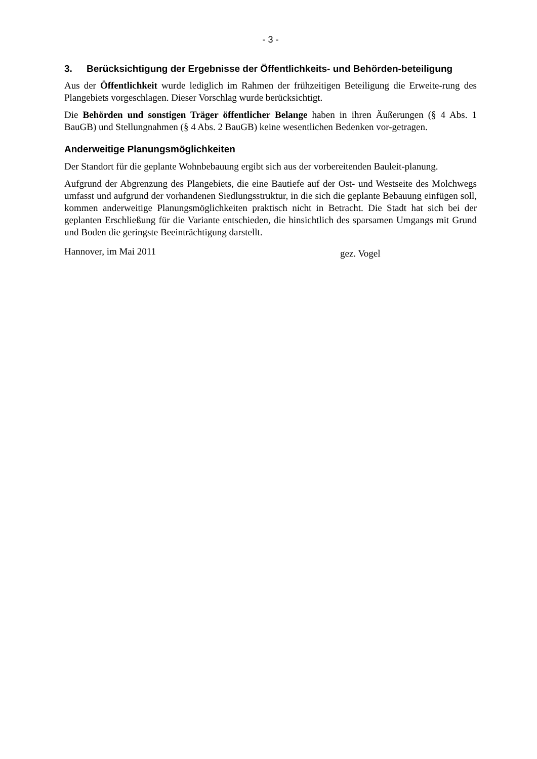- 3 -
3. Berücksichtigung der Ergebnisse der Öffentlichkeits- und Behörden-beteiligung
Aus der Öffentlichkeit wurde lediglich im Rahmen der frühzeitigen Beteiligung die Erweite-rung des Plangebiets vorgeschlagen. Dieser Vorschlag wurde berücksichtigt.
Die Behörden und sonstigen Träger öffentlicher Belange haben in ihren Äußerungen (§ 4 Abs. 1 BauGB) und Stellungnahmen (§ 4 Abs. 2 BauGB) keine wesentlichen Bedenken vor-getragen.
Anderweitige Planungsmöglichkeiten
Der Standort für die geplante Wohnbebauung ergibt sich aus der vorbereitenden Bauleit-planung.
Aufgrund der Abgrenzung des Plangebiets, die eine Bautiefe auf der Ost- und Westseite des Molchwegs umfasst und aufgrund der vorhandenen Siedlungsstruktur, in die sich die geplante Bebauung einfügen soll, kommen anderweitige Planungsmöglichkeiten praktisch nicht in Betracht. Die Stadt hat sich bei der geplanten Erschließung für die Variante entschieden, die hinsichtlich des sparsamen Umgangs mit Grund und Boden die geringste Beeinträchtigung darstellt.
Hannover, im Mai 2011 gez. Vogel